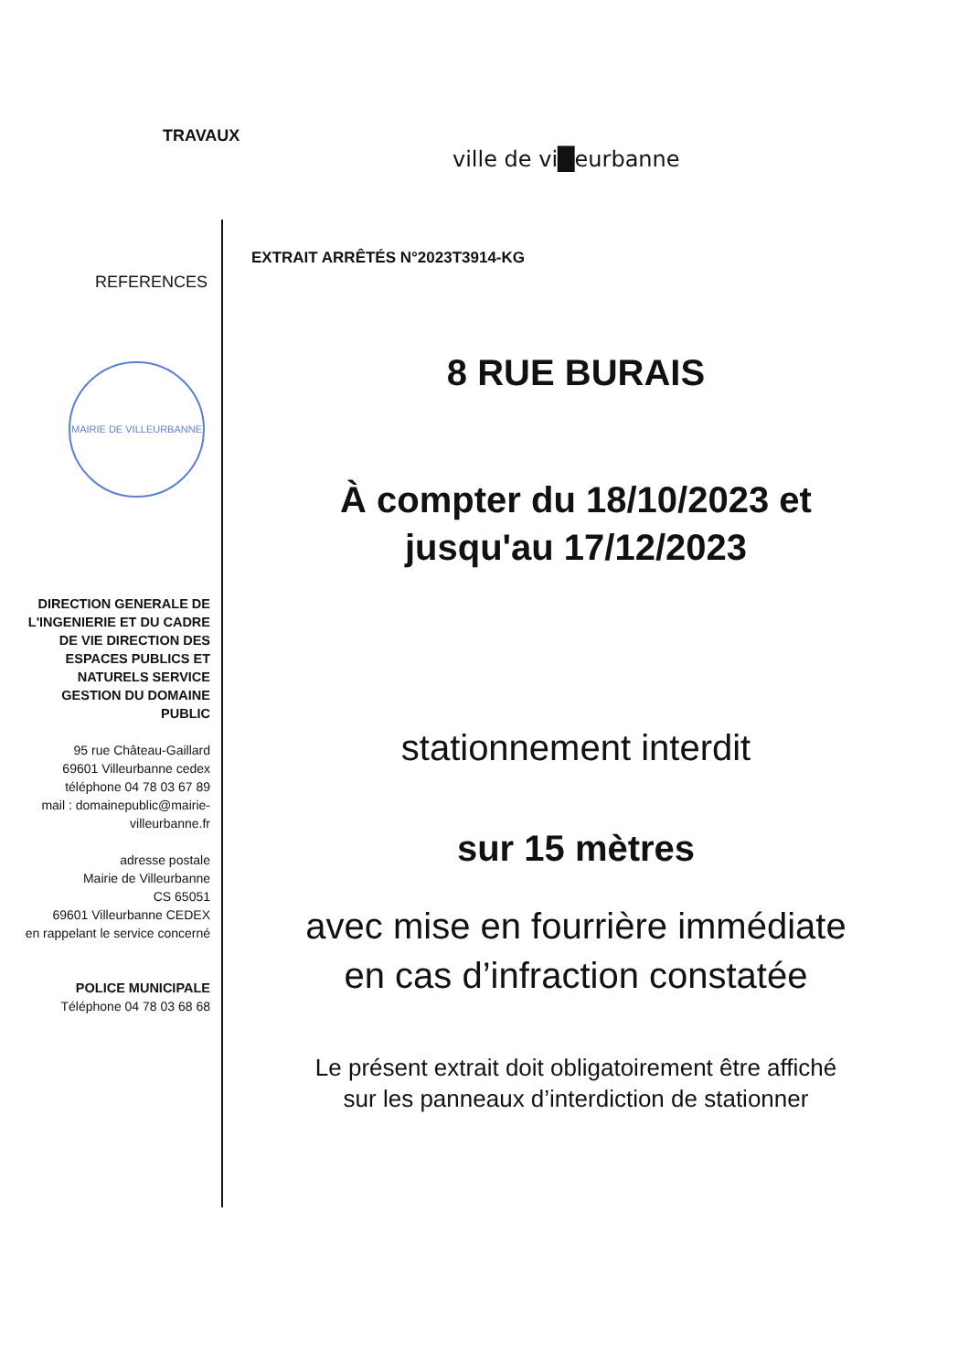TRAVAUX
ville de vi█eurbanne
EXTRAIT ARRÊTÉS N°2023T3914-KG
REFERENCES
MAIRIE DE VILLEURBANNE
8 RUE BURAIS
À compter du 18/10/2023 et
jusqu'au 17/12/2023
stationnement interdit
sur 15 mètres
avec mise en fourrière immédiate
en cas d’infraction constatée
Le présent extrait doit obligatoirement être affiché
sur les panneaux d’interdiction de stationner
DIRECTION GENERALE DE L'INGENIERIE ET DU CADRE DE VIE DIRECTION DES ESPACES PUBLICS ET NATURELS SERVICE GESTION DU DOMAINE PUBLIC
95 rue Château-Gaillard
69601 Villeurbanne cedex
téléphone 04 78 03 67 89
mail : domainepublic@mairie-villeurbanne.fr
adresse postale
Mairie de Villeurbanne
CS 65051
69601 Villeurbanne CEDEX
en rappelant le service concerné
POLICE MUNICIPALE
Téléphone 04 78 03 68 68